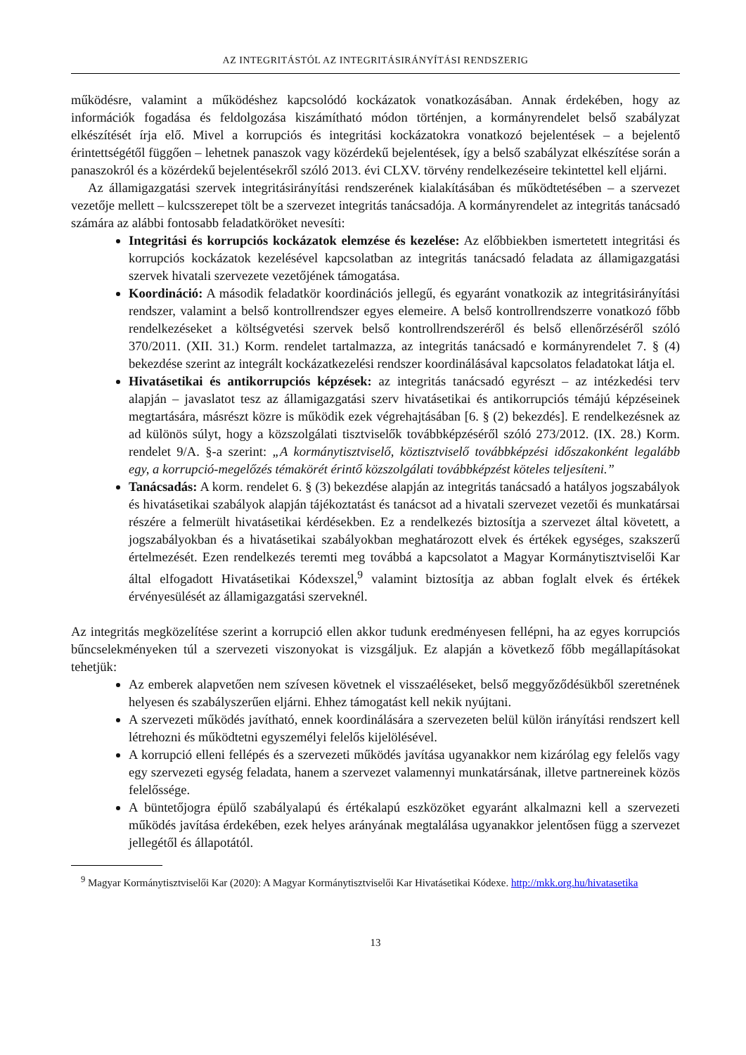AZ INTEGRITÁSTÓL AZ INTEGRITÁSIRÁNYÍTÁSI RENDSZERIG
működésre, valamint a működéshez kapcsolódó kockázatok vonatkozásában. Annak érdekében, hogy az információk fogadása és feldolgozása kiszámítható módon történjen, a kormányrendelet belső szabályzat elkészítését írja elő. Mivel a korrupciós és integritási kockázatokra vonatkozó bejelentések – a bejelentő érintettségétől függően – lehetnek panaszok vagy közérdekű bejelentések, így a belső szabályzat elkészítése során a panaszokról és a közérdekű bejelentésekről szóló 2013. évi CLXV. törvény rendelkezéseire tekintettel kell eljárni.
Az államigazgatási szervek integritásirányítási rendszerének kialakításában és működtetésében – a szervezet vezetője mellett – kulcsszerepet tölt be a szervezet integritás tanácsadója. A kormányrendelet az integritás tanácsadó számára az alábbi fontosabb feladatköröket nevesíti:
Integritási és korrupciós kockázatok elemzése és kezelése: Az előbbiekben ismertetett integritási és korrupciós kockázatok kezelésével kapcsolatban az integritás tanácsadó feladata az államigazgatási szervek hivatali szervezete vezetőjének támogatása.
Koordináció: A második feladatkör koordinációs jellegű, és egyaránt vonatkozik az integritásirányítási rendszer, valamint a belső kontrollrendszer egyes elemeire. A belső kontrollrendszerre vonatkozó főbb rendelkezéseket a költségvetési szervek belső kontrollrendszeréről és belső ellenőrzéséről szóló 370/2011. (XII. 31.) Korm. rendelet tartalmazza, az integritás tanácsadó e kormányrendelet 7. § (4) bekezdése szerint az integrált kockázatkezelési rendszer koordinálásával kapcsolatos feladatokat látja el.
Hivatásetikai és antikorrupciós képzések: az integritás tanácsadó egyrészt – az intézkedési terv alapján – javaslatot tesz az államigazgatási szerv hivatásetikai és antikorrupciós témájú képzéseinek megtartására, másrészt közre is működik ezek végrehajtásában [6. § (2) bekezdés]. E rendelkezésnek az ad különös súlyt, hogy a közszolgálati tisztviselők továbbképzéséről szóló 273/2012. (IX. 28.) Korm. rendelet 9/A. §-a szerint: „A kormánytisztviselő, köztisztviselő továbbképzési időszakonként legalább egy, a korrupció-megelőzés témakörét érintő közszolgálati továbbképzést köteles teljesíteni.”
Tanácsadás: A korm. rendelet 6. § (3) bekezdése alapján az integritás tanácsadó a hatályos jogszabályok és hivatásetikai szabályok alapján tájékoztatást és tanácsot ad a hivatali szervezet vezetői és munkatársai részére a felmerült hivatásetikai kérdésekben. Ez a rendelkezés biztosítja a szervezet által követett, a jogszabályokban és a hivatásetikai szabályokban meghatározott elvek és értékek egységes, szakszerű értelmezését. Ezen rendelkezés teremti meg továbbá a kapcsolatot a Magyar Kormánytisztviselői Kar által elfogadott Hivatásetikai Kódexszel,<sup>9</sup> valamint biztosítja az abban foglalt elvek és értékek érvényesülését az államigazgatási szerveknél.
Az integritás megközelítése szerint a korrupció ellen akkor tudunk eredményesen fellépni, ha az egyes korrupciós bűncselekményeken túl a szervezeti viszonyokat is vizsgáljuk. Ez alapján a következő főbb megállapításokat tehetjük:
Az emberek alapvetően nem szívesen követnek el visszaéléseket, belső meggyőződésükből szeretnének helyesen és szabályszerűen eljárni. Ehhez támogatást kell nekik nyújtani.
A szervezeti működés javítható, ennek koordinálására a szervezeten belül külön irányítási rendszert kell létrehozni és működtetni egyszemélyi felelős kijelölésével.
A korrupció elleni fellépés és a szervezeti működés javítása ugyanakkor nem kizárólag egy felelős vagy egy szervezeti egység feladata, hanem a szervezet valamennyi munkatársának, illetve partnereinek közös felelőssége.
A büntetőjogra épülő szabályalapú és értékalapú eszközöket egyaránt alkalmazni kell a szervezeti működés javítása érdekében, ezek helyes arányának megtalálása ugyanakkor jelentősen függ a szervezet jellegétől és állapotától.
<sup>9</sup> Magyar Kormánytisztviselői Kar (2020): A Magyar Kormánytisztviselői Kar Hivatásetikai Kódexe. http://mkk.org.hu/hivatasetika
13